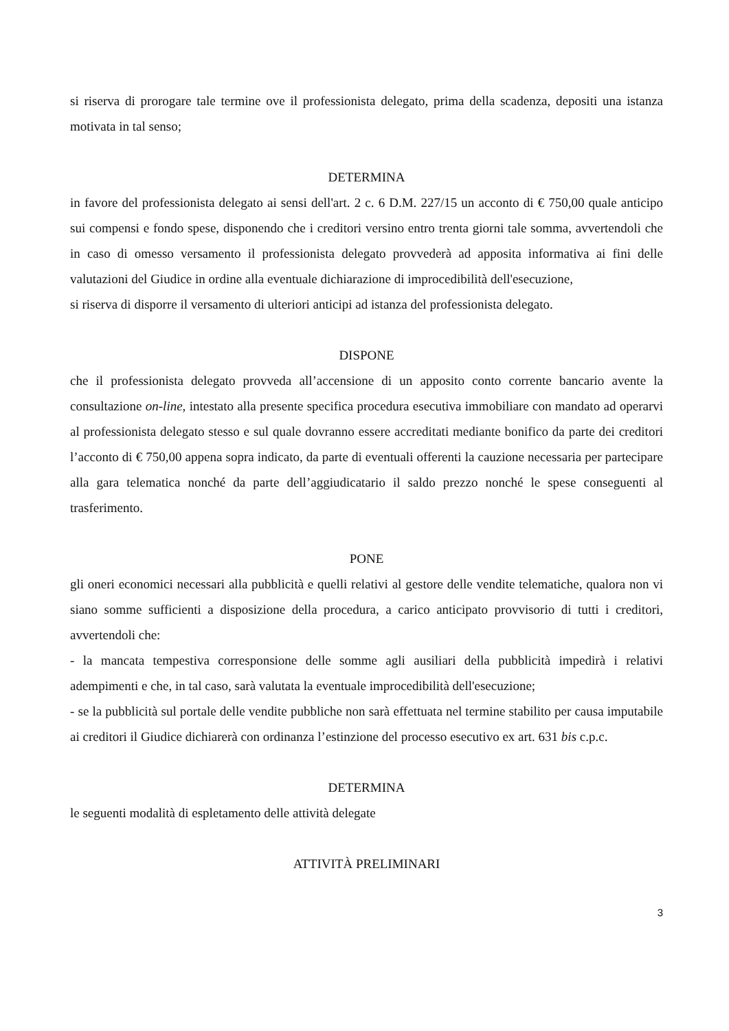si riserva di prorogare tale termine ove il professionista delegato, prima della scadenza, depositi una istanza motivata in tal senso;
DETERMINA
in favore del professionista delegato ai sensi dell'art. 2 c. 6 D.M. 227/15 un acconto di € 750,00 quale anticipo sui compensi e fondo spese, disponendo che i creditori versino entro trenta giorni tale somma, avvertendoli che in caso di omesso versamento il professionista delegato provvederà ad apposita informativa ai fini delle valutazioni del Giudice in ordine alla eventuale dichiarazione di improcedibilità dell'esecuzione,
si riserva di disporre il versamento di ulteriori anticipi ad istanza del professionista delegato.
DISPONE
che il professionista delegato provveda all’accensione di un apposito conto corrente bancario avente la consultazione on-line, intestato alla presente specifica procedura esecutiva immobiliare con mandato ad operarvi al professionista delegato stesso e sul quale dovranno essere accreditati mediante bonifico da parte dei creditori l’acconto di € 750,00 appena sopra indicato, da parte di eventuali offerenti la cauzione necessaria per partecipare alla gara telematica nonché da parte dell’aggiudicatario il saldo prezzo nonché le spese conseguenti al trasferimento.
PONE
gli oneri economici necessari alla pubblicità e quelli relativi al gestore delle vendite telematiche, qualora non vi siano somme sufficienti a disposizione della procedura, a carico anticipato provvisorio di tutti i creditori, avvertendoli che:
- la mancata tempestiva corresponsione delle somme agli ausiliari della pubblicità impedirà i relativi adempimenti e che, in tal caso, sarà valutata la eventuale improcedibilità dell'esecuzione;
- se la pubblicità sul portale delle vendite pubbliche non sarà effettuata nel termine stabilito per causa imputabile ai creditori il Giudice dichiarerà con ordinanza l’estinzione del processo esecutivo ex art. 631 bis c.p.c.
DETERMINA
le seguenti modalità di espletamento delle attività delegate
ATTIVITÀ PRELIMINARI
3